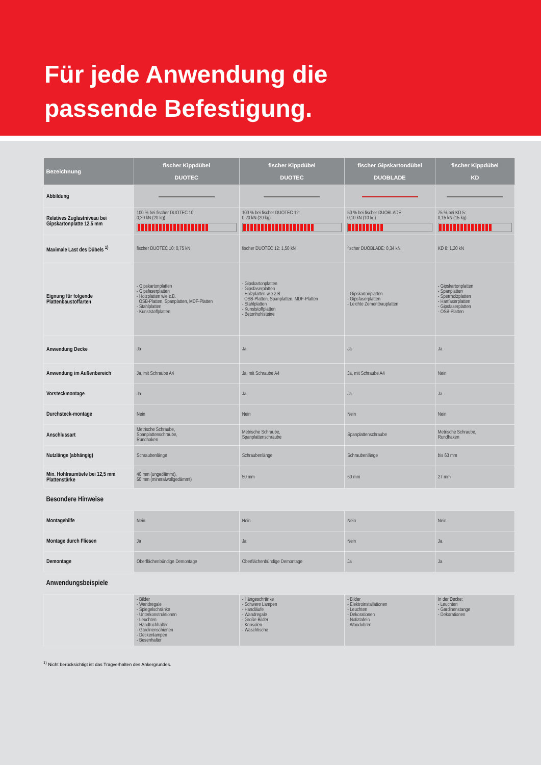Für jede Anwendung die
passende Befestigung.
| Bezeichnung | fischer Kippdübel DUOTEC | fischer Kippdübel DUOTEC | fischer Gipskartondübel DUOBLADE | fischer Kippdübel KD |
| --- | --- | --- | --- | --- |
| Abbildung | | | | |
| Relatives Zuglastniveau bei Gipskartonplatte 12,5 mm | 100 % bei fischer DUOTEC 10: 0,20 kN (20 kg) | 100 % bei fischer DUOTEC 12: 0,20 kN (20 kg) | 50 % bei fischer DUOBLADE: 0,10 kN (10 kg) | 75 % bei KD 5: 0,15 kN (15 kg) |
| Maximale Last des Dübels <sup>1)</sup> | fischer DUOTEC 10: 0,75 kN | fischer DUOTEC 12: 1,50 kN | fischer DUOBLADE: 0,34 kN | KD 8: 1,20 kN |
| Eignung für folgende Plattenbaustoffarten | - Gipskartonplatten - Gipsfaserplatten - Holzplatten wie z.B. OSB-Platten, Spanplatten, MDF-Platten - Stahlplatten - Kunststoffplatten | - Gipskartonplatten - Gipsfaserplatten - Holzplatten wie z.B. OSB-Platten, Spanplatten, MDF-Platten - Stahlplatten - Kunststoffplatten - Betonhohlsteine | - Gipskartonplatten - Gipsfaserplatten - Leichte Zementbauplatten | - Gipskartonplatten - Spanplatten - Sperrholzplatten - Hartfaserplatten - Gipsfaserplatten - OSB-Platten |
| Anwendung Decke | Ja | Ja | Ja | Ja |
| Anwendung im Außenbereich | Ja, mit Schraube A4 | Ja, mit Schraube A4 | Ja, mit Schraube A4 | Nein |
| Vorsteckmontage | Ja | Ja | Ja | Ja |
| Durchsteck-montage | Nein | Nein | Nein | Nein |
| Anschlussart | Metrische Schraube, Spanplattenschraube, Rundhaken | Metrische Schraube, Spanplattenschraube | Spanplattenschraube | Metrische Schraube, Rundhaken |
| Nutzlänge (abhängig) | Schraubenlänge | Schraubenlänge | Schraubenlänge | bis 63 mm |
| Min. Hohlraumtiefe bei 12,5 mm Plattenstärke | 40 mm (ungedämmt), 50 mm (mineralwollgedämmt) | 50 mm | 50 mm | 27 mm |
| Besondere Hinweise | | | | |
| Montagehilfe | Nein | Nein | Nein | Nein |
| Montage durch Fliesen | Ja | Ja | Nein | Ja |
| Demontage | Oberflächenbündige Demontage | Oberflächenbündige Demontage | Ja | Ja |
| Anwendungsbeispiele | | | | |
| | - Bilder - Wandregale - Spiegelschränke - Unterkonstruktionen - Leuchten - Handtuchhalter - Gardinenschienen - Deckenlampen - Besenhalter | - Hängeschränke - Schwere Lampen - Handläufe - Wandregale - Große Bilder - Konsolen - Waschtische | - Bilder - Elektroinstallationen - Leuchten - Dekorationen - Notiztafeln - Wanduhren | In der Decke: - Leuchten - Gardinenstange - Dekorationen |
<sup>1)</sup> Nicht berücksichtigt ist das Tragverhalten des Ankergrundes.